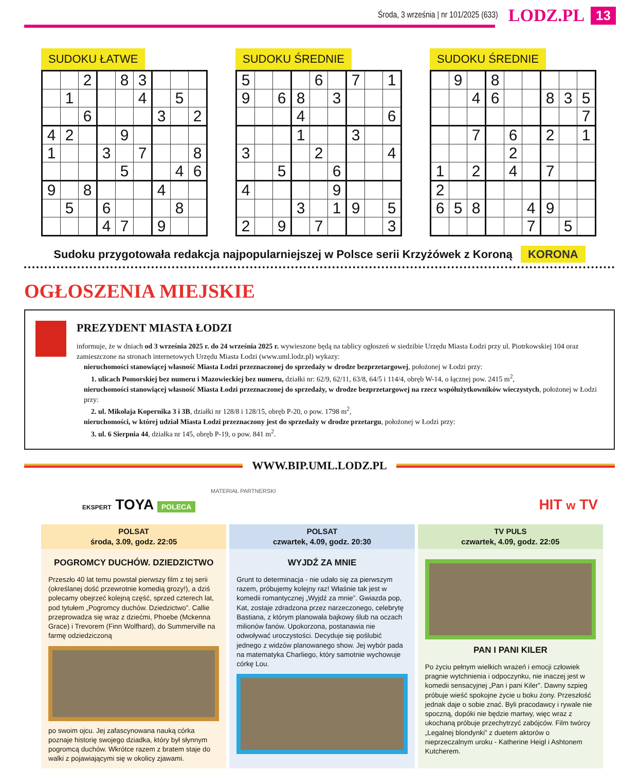Środa, 3 września | nr 101/2025 (633) LODZ.PL 13
SUDOKU ŁATWE
| | | 2 | | 8 | 3 | | | |
| | 1 | | | | 4 | | 5 | |
| | | 6 | | | | 3 | | 2 |
| 4 | 2 | | | 9 | | | | |
| 1 | | | 3 | | 7 | | | 8 |
| | | | | 5 | | | 4 | 6 |
| 9 | | 8 | | | | 4 | | |
| | 5 | | 6 | | | | 8 | |
| | | | 4 | 7 | | 9 | | |
SUDOKU ŚREDNIE
| 5 | | | | 6 | | 7 | | 1 |
| 9 | | 6 | 8 | | 3 | | | |
| | | | 4 | | | | | 6 |
| | | | 1 | | | 3 | | |
| 3 | | | | 2 | | | | 4 |
| | | 5 | | | 6 | | | |
| 4 | | | | | 9 | | | |
| | | | 3 | | 1 | 9 | | 5 |
| 2 | | 9 | | 7 | | | | 3 |
SUDOKU ŚREDNIE
| | 9 | | 8 | | | | | |
| | | 4 | 6 | | | 8 | 3 | 5 |
| | | | | | | | | 7 |
| | | 7 | | 6 | | 2 | | 1 |
| | | | | 2 | | | | |
| 1 | | 2 | | 4 | | 7 | | |
| 2 | | | | | | | | |
| 6 | 5 | 8 | | | 4 | 9 | | |
| | | | | | 7 | | 5 | |
Sudoku przygotowała redakcja najpopularniejszej w Polsce serii Krzyżówek z Koroną KORONA
OGŁOSZENIA MIEJSKIE
PREZYDENT MIASTA ŁODZI
informuje, że w dniach od 3 września 2025 r. do 24 września 2025 r. wywieszone będą na tablicy ogłoszeń w siedzibie Urzędu Miasta Łodzi przy ul. Piotrkowskiej 104 oraz zamieszczone na stronach internetowych Urzędu Miasta Łodzi (www.uml.lodz.pl) wykazy:
nieruchomości stanowiącej własność Miasta Łodzi przeznaczonej do sprzedaży w drodze bezprzetargowej, położonej w Łodzi przy:
1. ulicach Pomorskiej bez numeru i Mazowieckiej bez numeru, działki nr: 62/9, 62/11, 63/8, 64/5 i 114/4, obręb W-14, o łącznej pow. 2415 m<sup>2</sup>,
nieruchomości stanowiącej własność Miasta Łodzi przeznaczonej do sprzedaży, w drodze bezprzetargowej na rzecz współużytkowników wieczystych, położonej w Łodzi przy:
2. ul. Mikołaja Kopernika 3 i 3B, działki nr 128/8 i 128/15, obręb P-20, o pow. 1798 m<sup>2</sup>,
nieruchomości, w której udział Miasta Łodzi przeznaczony jest do sprzedaży w drodze przetargu, położonej w Łodzi przy:
3. ul. 6 Sierpnia 44, działka nr 145, obręb P-19, o pow. 841 m<sup>2</sup>.
WWW.BIP.UML.LODZ.PL
MATERIAŁ PARTNERSKI
EKSPERT TOYA POLECA HIT w TV
POLSAT
środa, 3.09, godz. 22:05
POGROMCY DUCHÓW. DZIEDZICTWO
Przeszło 40 lat temu powstał pierwszy film z tej serii (określanej dość przewrotnie komedią grozy!), a dziś polecamy obejrzeć kolejną część, sprzed czterech lat, pod tytułem „Pogromcy duchów. Dziedzictwo”. Callie przeprowadza się wraz z dziećmi, Phoebe (Mckenna Grace) i Trevorem (Finn Wolfhard), do Summerville na farmę odziedziczoną
po swoim ojcu. Jej zafascynowana nauką córka poznaje historię swojego dziadka, który był słynnym pogromcą duchów. Wkrótce razem z bratem staje do walki z pojawiającymi się w okolicy zjawami.
POLSAT
czwartek, 4.09, godz. 20:30
WYJDŹ ZA MNIE
Grunt to determinacja - nie udało się za pierwszym razem, próbujemy kolejny raz! Właśnie tak jest w komedii romantycznej „Wyjdź za mnie”. Gwiazda pop, Kat, zostaje zdradzona przez narzeczonego, celebrytę Bastiana, z którym planowała bajkowy ślub na oczach milionów fanów. Upokorzona, postanawia nie odwoływać uroczystości. Decyduje się poślubić jednego z widzów planowanego show. Jej wybór pada na matematyka Charliego, który samotnie wychowuje córkę Lou.
TV PULS
czwartek, 4.09, godz. 22:05
PAN I PANI KILER
Po życiu pełnym wielkich wrażeń i emocji człowiek pragnie wytchnienia i odpoczynku, nie inaczej jest w komedii sensacyjnej „Pan i pani Kiler”. Dawny szpieg próbuje wieść spokojne życie u boku żony. Przeszłość jednak daje o sobie znać. Byli pracodawcy i rywale nie spoczną, dopóki nie będzie martwy, więc wraz z ukochaną próbuje przechytrzyć zabójców. Film twórcy „Legalnej blondynki” z duetem aktorów o nieprzeczalnym uroku - Katherine Heigl i Ashtonem Kutcherem.